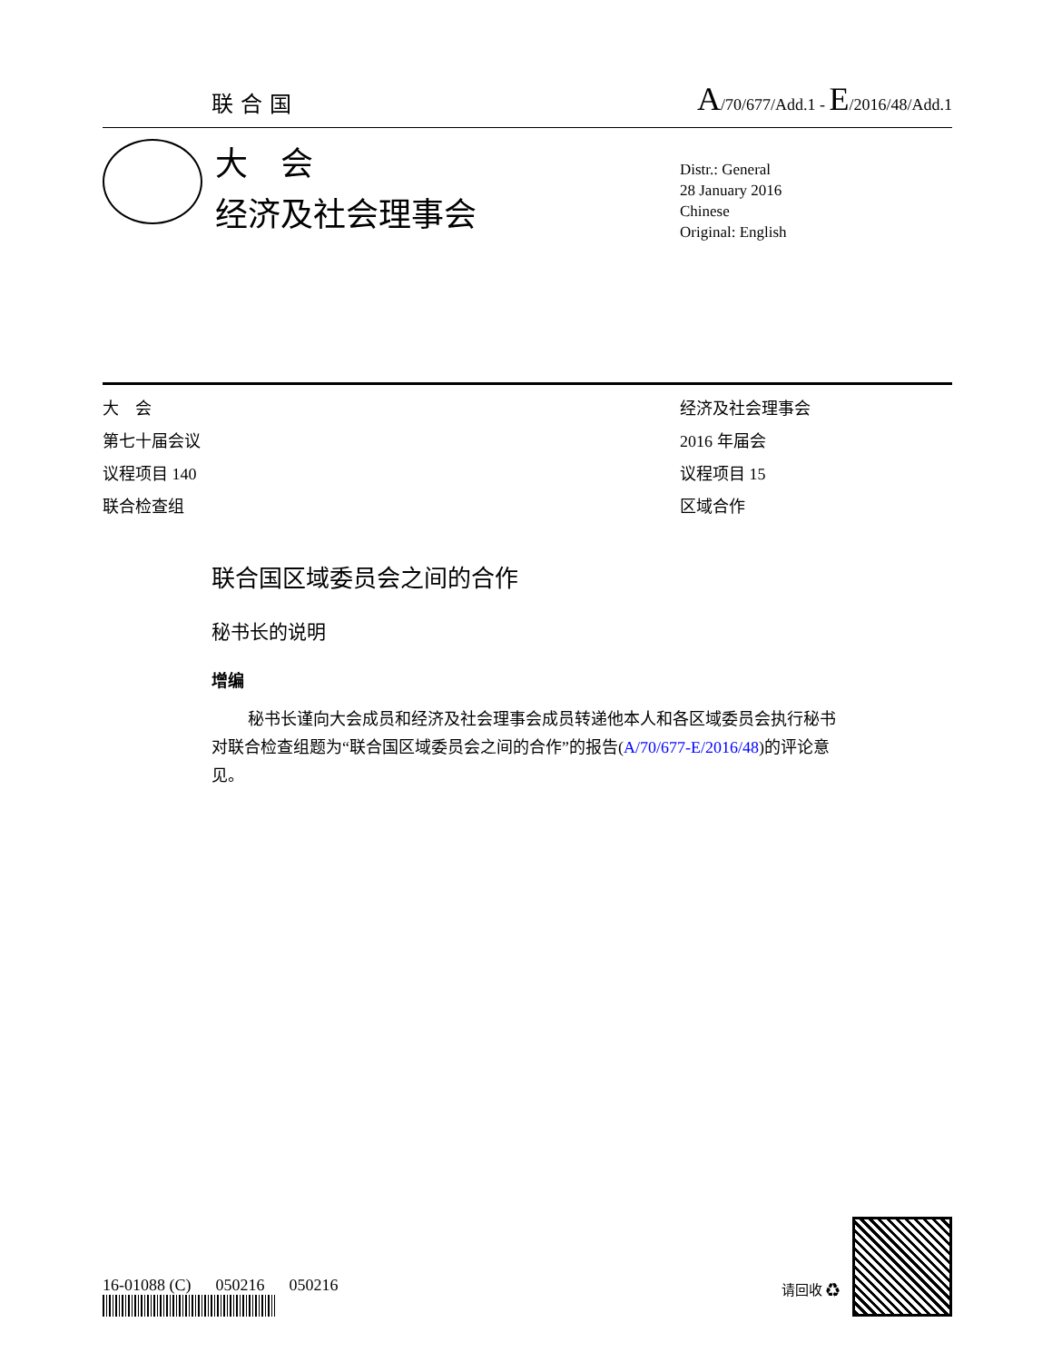联合国 A/70/677/Add.1 - E/2016/48/Add.1
大　会
经济及社会理事会
Distr.: General
28 January 2016
Chinese
Original: English
大　会
第七十届会议
议程项目 140
联合检查组
经济及社会理事会
2016 年届会
议程项目 15
区域合作
联合国区域委员会之间的合作
秘书长的说明
增编
秘书长谨向大会成员和经济及社会理事会成员转递他本人和各区域委员会执行秘书对联合检查组题为“联合国区域委员会之间的合作”的报告(A/70/677-E/2016/48)的评论意见。
16-01088 (C) 050216 050216
请回收 ♻